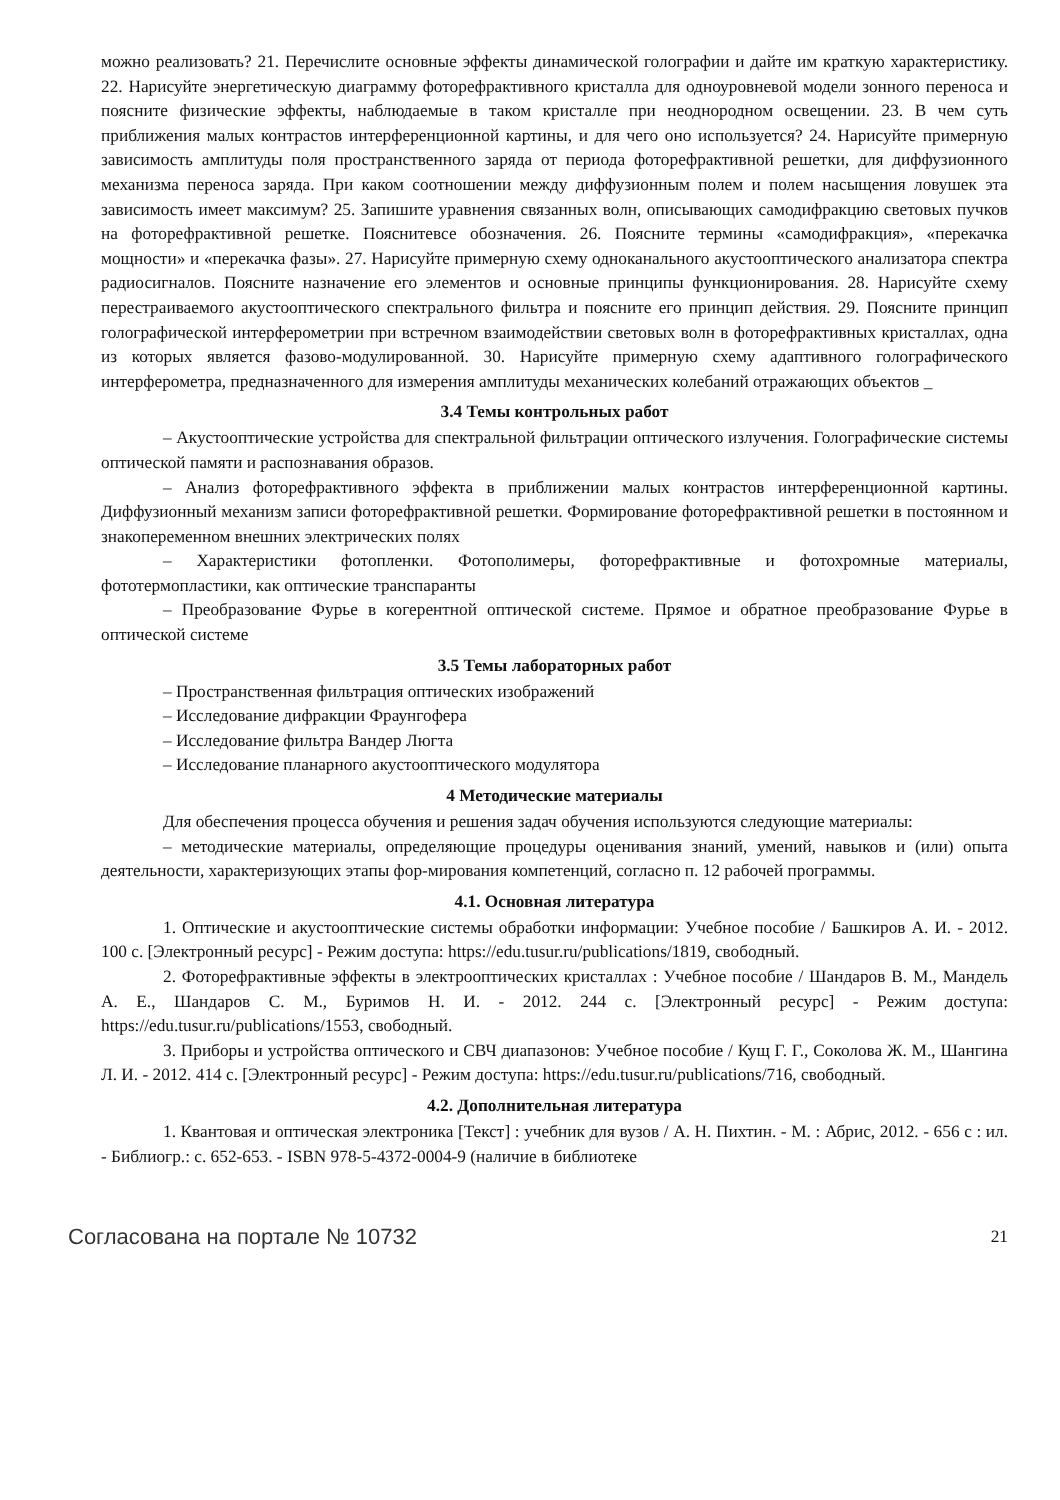можно реализовать? 21. Перечислите основные эффекты динамической голографии и дайте им краткую характеристику. 22. Нарисуйте энергетическую диаграмму фоторефрактивного кристалла для одноуровневой модели зонного переноса и поясните физические эффекты, наблюдаемые в таком кристалле при неоднородном освещении. 23. В чем суть приближения малых контрастов интерференционной картины, и для чего оно используется? 24. Нарисуйте примерную зависимость амплитуды поля пространственного заряда от периода фоторефрактивной решетки, для диффузионного механизма переноса заряда. При каком соотношении между диффузионным полем и полем насыщения ловушек эта зависимость имеет максимум? 25. Запишите уравнения связанных волн, описывающих самодифракцию световых пучков на фоторефрактивной решетке. Пояснитевсе обозначения. 26. Поясните термины «самодифракция», «перекачка мощности» и «перекачка фазы». 27. Нарисуйте примерную схему одноканального акустооптического анализатора спектра радиосигналов. Поясните назначение его элементов и основные принципы функционирования. 28. Нарисуйте схему перестраиваемого акустооптического спектрального фильтра и поясните его принцип действия. 29. Поясните принцип голографической интерферометрии при встречном взаимодействии световых волн в фоторефрактивных кристаллах, одна из которых является фазово-модулированной. 30. Нарисуйте примерную схему адаптивного голографического интерферометра, предназначенного для измерения амплитуды механических колебаний отражающих объектов _
3.4 Темы контрольных работ
– Акустооптические устройства для спектральной фильтрации оптического излучения. Голографические системы оптической памяти и распознавания образов.
– Анализ фоторефрактивного эффекта в приближении малых контрастов интерференционной картины. Диффузионный механизм записи фоторефрактивной решетки. Формирование фоторефрактивной решетки в постоянном и знакопеременном внешних электрических полях
– Характеристики фотопленки. Фотополимеры, фоторефрактивные и фотохромные материалы, фототермопластики, как оптические транспаранты
– Преобразование Фурье в когерентной оптической системе. Прямое и обратное преобразование Фурье в оптической системе
3.5 Темы лабораторных работ
– Пространственная фильтрация оптических изображений
– Исследование дифракции Фраунгофера
– Исследование фильтра Вандер Люгта
– Исследование планарного акустооптического модулятора
4 Методические материалы
Для обеспечения процесса обучения и решения задач обучения используются следующие материалы:
– методические материалы, определяющие процедуры оценивания знаний, умений, навыков и (или) опыта деятельности, характеризующих этапы фор-мирования компетенций, согласно п. 12 рабочей программы.
4.1. Основная литература
1. Оптические и акустооптические системы обработки информации: Учебное пособие / Башкиров А. И. - 2012. 100 с. [Электронный ресурс] - Режим доступа: https://edu.tusur.ru/publications/1819, свободный.
2. Фоторефрактивные эффекты в электрооптических кристаллах : Учебное пособие / Шандаров В. М., Мандель А. Е., Шандаров С. М., Буримов Н. И. - 2012. 244 с. [Электронный ресурс] - Режим доступа: https://edu.tusur.ru/publications/1553, свободный.
3. Приборы и устройства оптического и СВЧ диапазонов: Учебное пособие / Кущ Г. Г., Соколова Ж. М., Шангина Л. И. - 2012. 414 с. [Электронный ресурс] - Режим доступа: https://edu.tusur.ru/publications/716, свободный.
4.2. Дополнительная литература
1. Квантовая и оптическая электроника [Текст] : учебник для вузов / А. Н. Пихтин. - М. : Абрис, 2012. - 656 с : ил. - Библиогр.: с. 652-653. - ISBN 978-5-4372-0004-9 (наличие в библиотеке
Согласована на портале № 10732 21